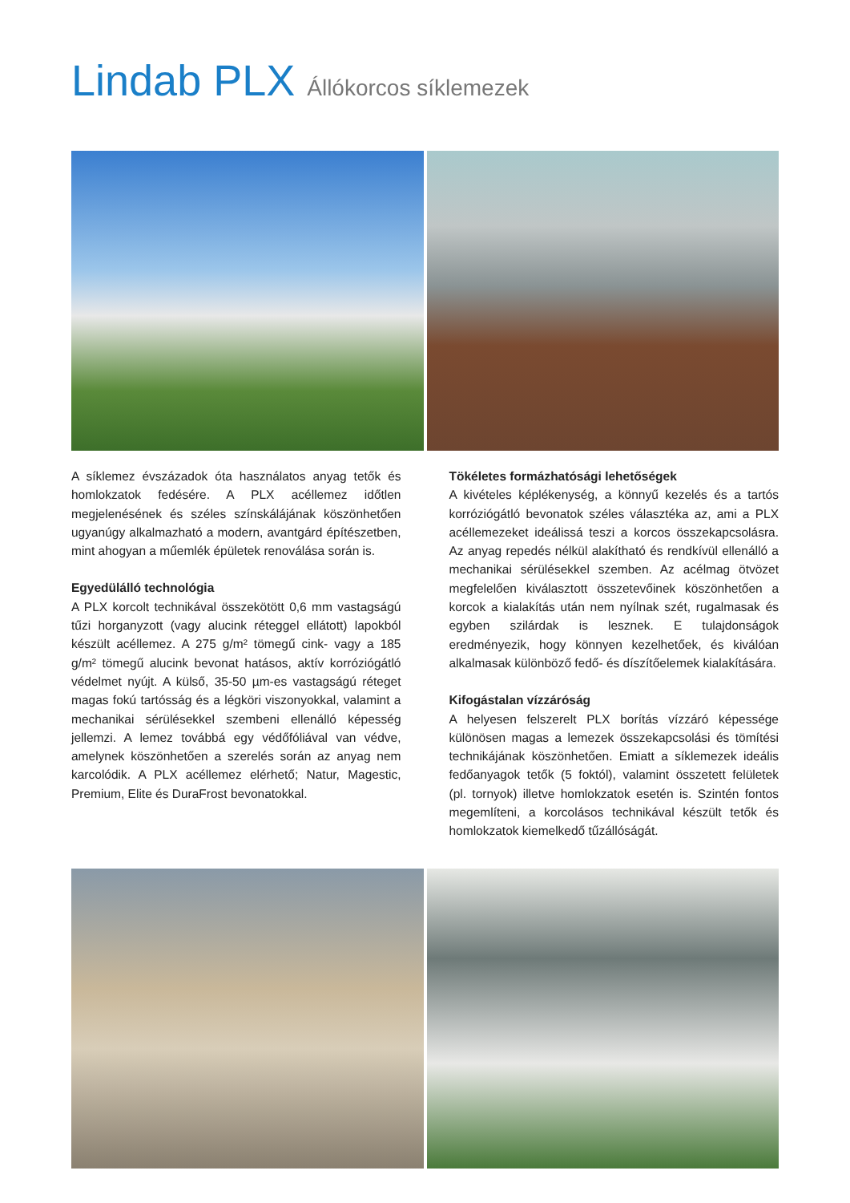Lindab PLX Állókorcos síklemezek
A síklemez évszázadok óta használatos anyag tetők és homlokzatok fedésére. A PLX acéllemez időtlen megjelenésének és széles színskálájának köszönhetően ugyanúgy alkalmazható a modern, avantgárd építészetben, mint ahogyan a műemlék épületek renoválása során is.
Egyedülálló technológia
A PLX korcolt technikával összekötött 0,6 mm vastagságú tűzi horganyzott (vagy alucink réteggel ellátott) lapokból készült acéllemez. A 275 g/m² tömegű cink- vagy a 185 g/m² tömegű alucink bevonat hatásos, aktív korróziógátló védelmet nyújt. A külső, 35-50 µm-es vastagságú réteget magas fokú tartósság és a légköri viszonyokkal, valamint a mechanikai sérülésekkel szembeni ellenálló képesség jellemzi. A lemez továbbá egy védőfóliával van védve, amelynek köszönhetően a szerelés során az anyag nem karcolódik. A PLX acéllemez elérhető; Natur, Magestic, Premium, Elite és DuraFrost bevonatokkal.
Tökéletes formázhatósági lehetőségek
A kivételes képlékenység, a könnyű kezelés és a tartós korróziógátló bevonatok széles választéka az, ami a PLX acéllemezeket ideálissá teszi a korcos összekapcsolásra. Az anyag repedés nélkül alakítható és rendkívül ellenálló a mechanikai sérülésekkel szemben. Az acélmag ötvözet megfelelően kiválasztott összetevőinek köszönhetően a korcok a kialakítás után nem nyílnak szét, rugalmasak és egyben szilárdak is lesznek. E tulajdonságok eredményezik, hogy könnyen kezelhetőek, és kiválóan alkalmasak különböző fedő- és díszítőelemek kialakítására.
Kifogástalan vízzáróság
A helyesen felszerelt PLX borítás vízzáró képessége különösen magas a lemezek összekapcsolási és tömítési technikájának köszönhetően. Emiatt a síklemezek ideális fedőanyagok tetők (5 foktól), valamint összetett felületek (pl. tornyok) illetve homlokzatok esetén is. Szintén fontos megemlíteni, a korcolásos technikával készült tetők és homlokzatok kiemelkedő tűzállóságát.